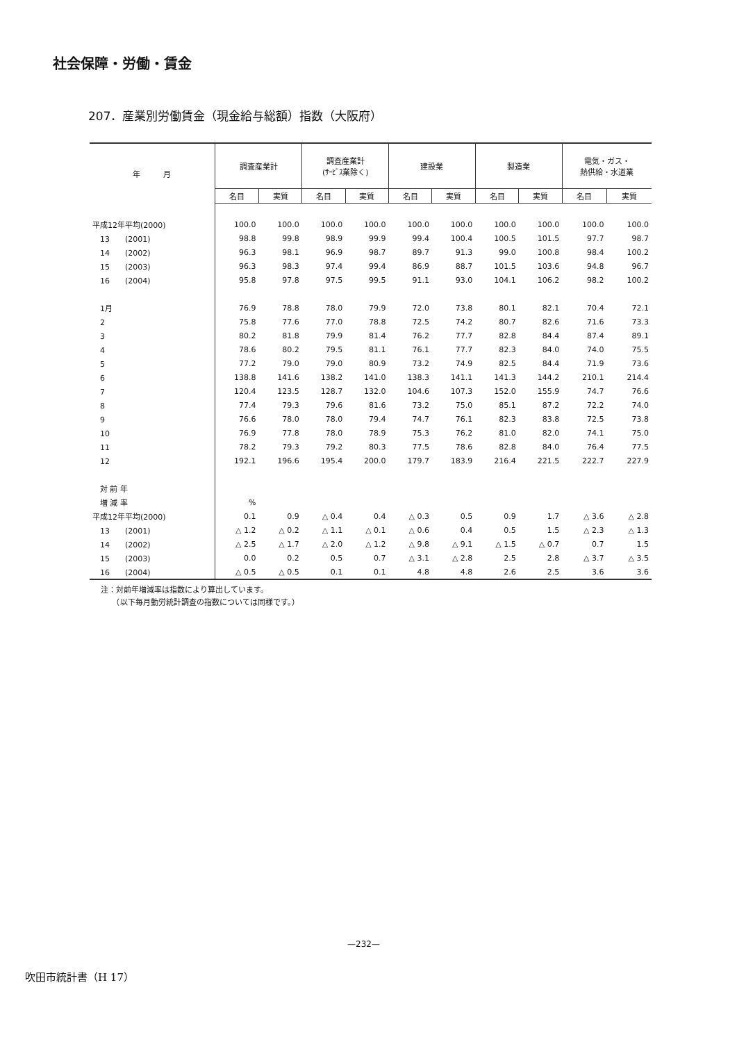社会保障・労働・賃金
207．産業別労働賃金（現金給与総額）指数（大阪府）
| 年 月 | 調査産業計 | | 調査産業計 (ｻｰﾋﾞｽ業除く) | | 建設業 | | 製造業 | | 電気・ガス・ 熱供給・水道業 | |
| --- | --- | --- | --- | --- | --- | --- | --- | --- | --- | --- |
| | 名目 | 実質 | 名目 | 実質 | 名目 | 実質 | 名目 | 実質 | 名目 | 実質 |
| 平成12年平均(2000) | 100.0 | 100.0 | 100.0 | 100.0 | 100.0 | 100.0 | 100.0 | 100.0 | 100.0 | 100.0 |
| 13 (2001) | 98.8 | 99.8 | 98.9 | 99.9 | 99.4 | 100.4 | 100.5 | 101.5 | 97.7 | 98.7 |
| 14 (2002) | 96.3 | 98.1 | 96.9 | 98.7 | 89.7 | 91.3 | 99.0 | 100.8 | 98.4 | 100.2 |
| 15 (2003) | 96.3 | 98.3 | 97.4 | 99.4 | 86.9 | 88.7 | 101.5 | 103.6 | 94.8 | 96.7 |
| 16 (2004) | 95.8 | 97.8 | 97.5 | 99.5 | 91.1 | 93.0 | 104.1 | 106.2 | 98.2 | 100.2 |
| 1月 | 76.9 | 78.8 | 78.0 | 79.9 | 72.0 | 73.8 | 80.1 | 82.1 | 70.4 | 72.1 |
| 2 | 75.8 | 77.6 | 77.0 | 78.8 | 72.5 | 74.2 | 80.7 | 82.6 | 71.6 | 73.3 |
| 3 | 80.2 | 81.8 | 79.9 | 81.4 | 76.2 | 77.7 | 82.8 | 84.4 | 87.4 | 89.1 |
| 4 | 78.6 | 80.2 | 79.5 | 81.1 | 76.1 | 77.7 | 82.3 | 84.0 | 74.0 | 75.5 |
| 5 | 77.2 | 79.0 | 79.0 | 80.9 | 73.2 | 74.9 | 82.5 | 84.4 | 71.9 | 73.6 |
| 6 | 138.8 | 141.6 | 138.2 | 141.0 | 138.3 | 141.1 | 141.3 | 144.2 | 210.1 | 214.4 |
| 7 | 120.4 | 123.5 | 128.7 | 132.0 | 104.6 | 107.3 | 152.0 | 155.9 | 74.7 | 76.6 |
| 8 | 77.4 | 79.3 | 79.6 | 81.6 | 73.2 | 75.0 | 85.1 | 87.2 | 72.2 | 74.0 |
| 9 | 76.6 | 78.0 | 78.0 | 79.4 | 74.7 | 76.1 | 82.3 | 83.8 | 72.5 | 73.8 |
| 10 | 76.9 | 77.8 | 78.0 | 78.9 | 75.3 | 76.2 | 81.0 | 82.0 | 74.1 | 75.0 |
| 11 | 78.2 | 79.3 | 79.2 | 80.3 | 77.5 | 78.6 | 82.8 | 84.0 | 76.4 | 77.5 |
| 12 | 192.1 | 196.6 | 195.4 | 200.0 | 179.7 | 183.9 | 216.4 | 221.5 | 222.7 | 227.9 |
| 対 前 年 | | | | | | | | | | |
| 増 減 率 | % | | | | | | | | | |
| 平成12年平均(2000) | 0.1 | 0.9 | △ 0.4 | 0.4 | △ 0.3 | 0.5 | 0.9 | 1.7 | △ 3.6 | △ 2.8 |
| 13 (2001) | △ 1.2 | △ 0.2 | △ 1.1 | △ 0.1 | △ 0.6 | 0.4 | 0.5 | 1.5 | △ 2.3 | △ 1.3 |
| 14 (2002) | △ 2.5 | △ 1.7 | △ 2.0 | △ 1.2 | △ 9.8 | △ 9.1 | △ 1.5 | △ 0.7 | 0.7 | 1.5 |
| 15 (2003) | 0.0 | 0.2 | 0.5 | 0.7 | △ 3.1 | △ 2.8 | 2.5 | 2.8 | △ 3.7 | △ 3.5 |
| 16 (2004) | △ 0.5 | △ 0.5 | 0.1 | 0.1 | 4.8 | 4.8 | 2.6 | 2.5 | 3.6 | 3.6 |
注：対前年増減率は指数により算出しています。
　　（以下毎月勤労統計調査の指数については同様です。）
—232—
吹田市統計書（H 17）